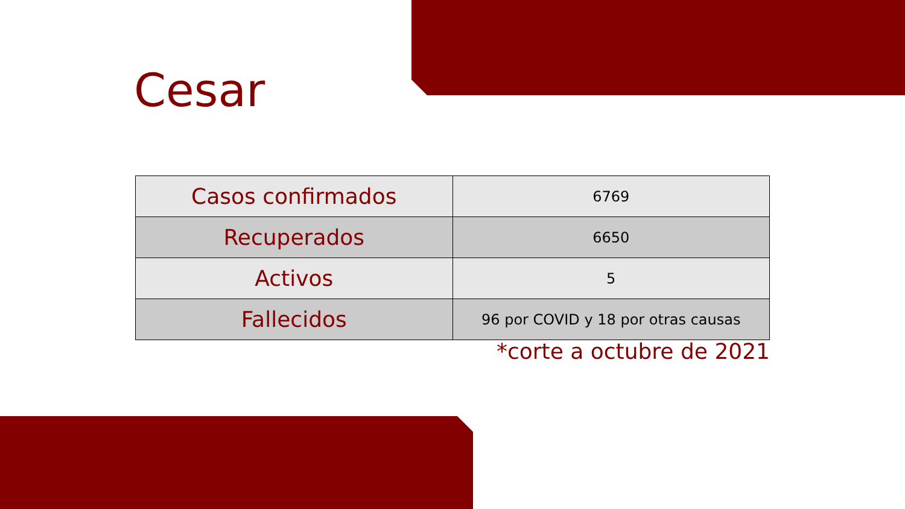Cesar
| Casos confirmados | 6769 |
| Recuperados | 6650 |
| Activos | 5 |
| Fallecidos | 96 por COVID y 18 por otras causas |
*corte a octubre de 2021